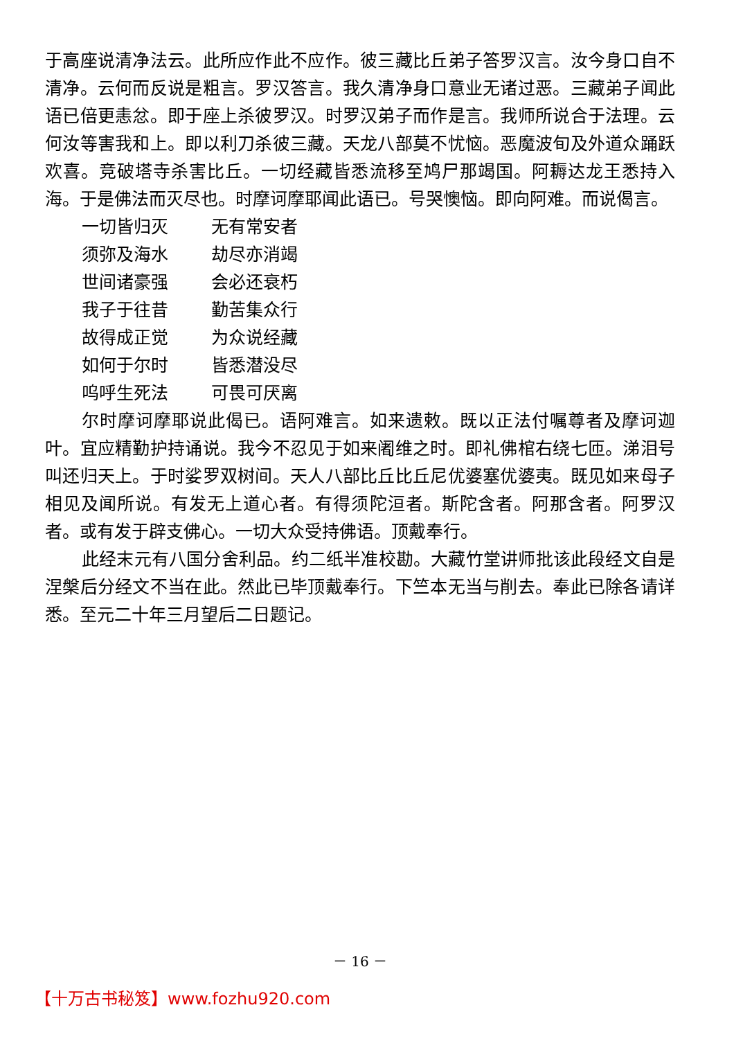于高座说清净法云。此所应作此不应作。彼三藏比丘弟子答罗汉言。汝今身口自不清净。云何而反说是粗言。罗汉答言。我久清净身口意业无诸过恶。三藏弟子闻此语已倍更恚忿。即于座上杀彼罗汉。时罗汉弟子而作是言。我师所说合于法理。云何汝等害我和上。即以利刀杀彼三藏。天龙八部莫不忧恼。恶魔波旬及外道众踊跃欢喜。竞破塔寺杀害比丘。一切经藏皆悉流移至鸠尸那竭国。阿耨达龙王悉持入海。于是佛法而灭尽也。时摩诃摩耶闻此语已。号哭懊恼。即向阿难。而说偈言。
一切皆归灭 无有常安者
须弥及海水 劫尽亦消竭
世间诸豪强 会必还衰朽
我子于往昔 勤苦集众行
故得成正觉 为众说经藏
如何于尔时 皆悉潜没尽
呜呼生死法 可畏可厌离
尔时摩诃摩耶说此偈已。语阿难言。如来遗敕。既以正法付嘱尊者及摩诃迦叶。宜应精勤护持诵说。我今不忍见于如来阇维之时。即礼佛棺右绕七匝。涕泪号叫还归天上。于时娑罗双树间。天人八部比丘比丘尼优婆塞优婆夷。既见如来母子相见及闻所说。有发无上道心者。有得须陀洹者。斯陀含者。阿那含者。阿罗汉者。或有发于辟支佛心。一切大众受持佛语。顶戴奉行。
此经末元有八国分舍利品。约二纸半准校勘。大藏竹堂讲师批该此段经文自是涅槃后分经文不当在此。然此已毕顶戴奉行。下竺本无当与削去。奉此已除各请详悉。至元二十年三月望后二日题记。
－ 16 －
【十万古书秘笈】www.fozhu920.com